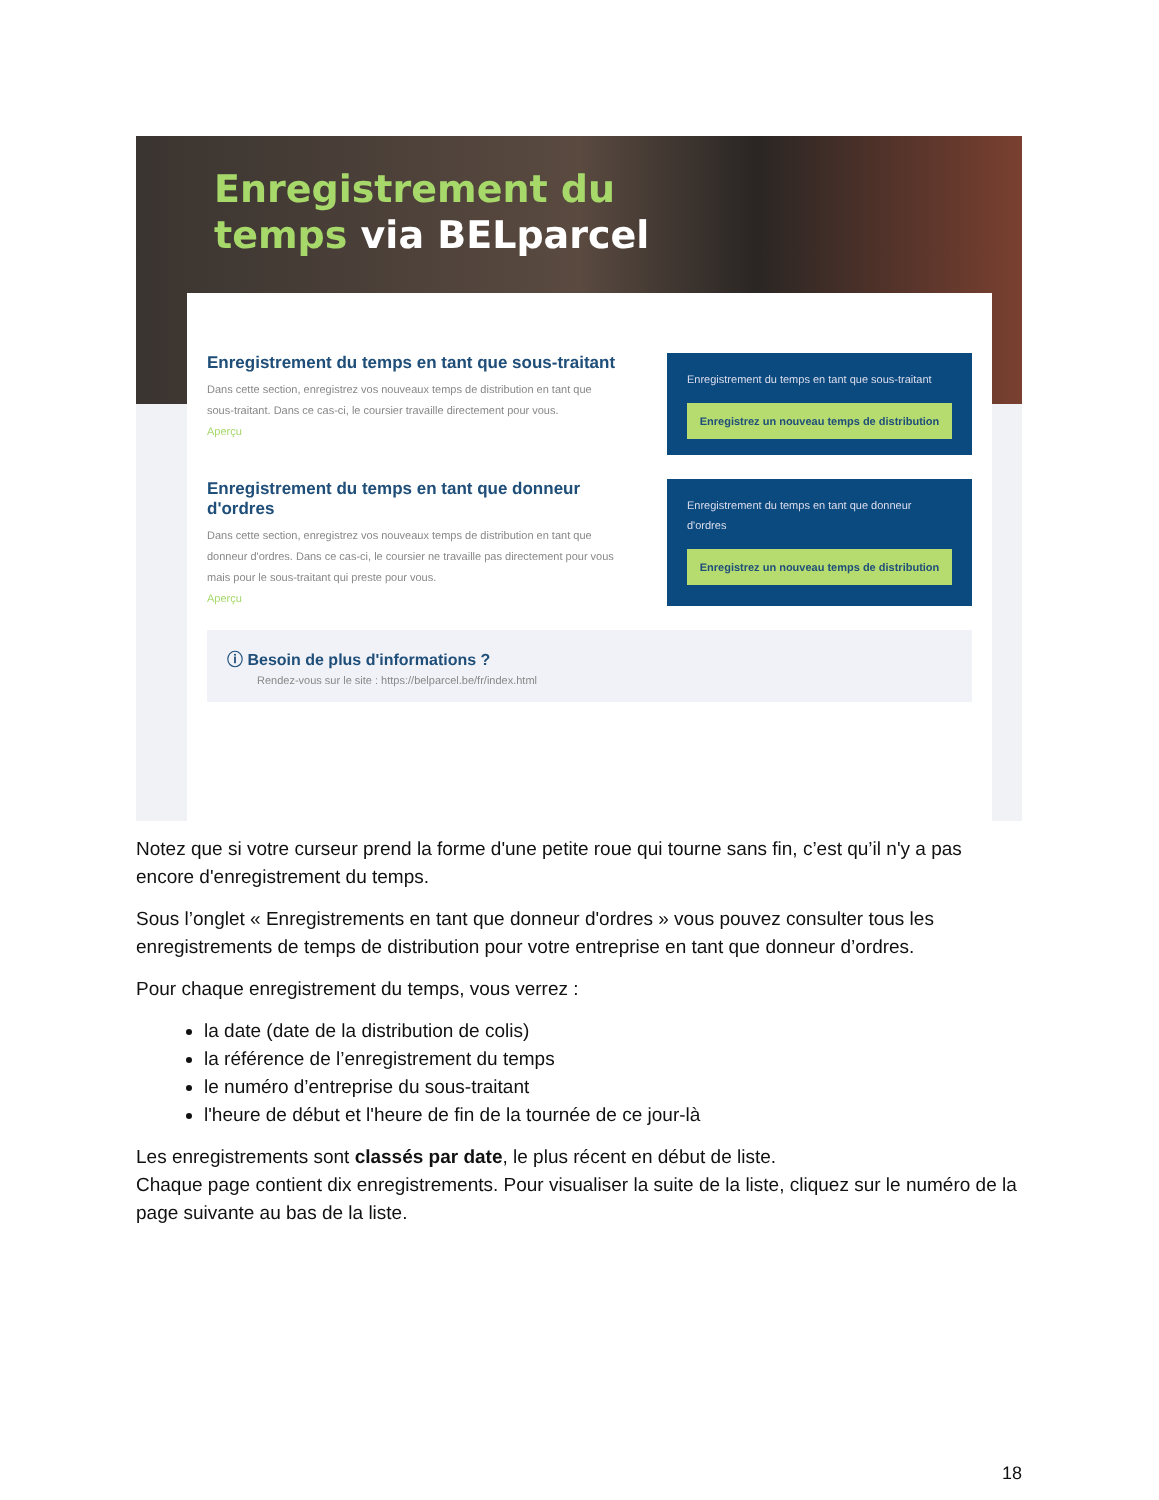Enregistrement du
temps via BELparcel
Enregistrement du temps en tant que sous-traitant
Dans cette section, enregistrez vos nouveaux temps de distribution en tant que sous-traitant. Dans ce cas-ci, le coursier travaille directement pour vous.
Aperçu
Enregistrement du temps en tant que sous-traitant
Enregistrez un nouveau temps de distribution
Enregistrement du temps en tant que donneur d'ordres
Dans cette section, enregistrez vos nouveaux temps de distribution en tant que donneur d'ordres. Dans ce cas-ci, le coursier ne travaille pas directement pour vous mais pour le sous-traitant qui preste pour vous.
Aperçu
Enregistrement du temps en tant que donneur d'ordres
Enregistrez un nouveau temps de distribution
ⓘ Besoin de plus d'informations ?
Rendez-vous sur le site : https://belparcel.be/fr/index.html
Notez que si votre curseur prend la forme d'une petite roue qui tourne sans fin, c’est qu’il n'y a pas encore d'enregistrement du temps.
Sous l’onglet « Enregistrements en tant que donneur d'ordres » vous pouvez consulter tous les enregistrements de temps de distribution pour votre entreprise en tant que donneur d’ordres.
Pour chaque enregistrement du temps, vous verrez :
la date (date de la distribution de colis)
la référence de l’enregistrement du temps
le numéro d’entreprise du sous-traitant
l'heure de début et l'heure de fin de la tournée de ce jour-là
Les enregistrements sont classés par date, le plus récent en début de liste.
Chaque page contient dix enregistrements. Pour visualiser la suite de la liste, cliquez sur le numéro de la page suivante au bas de la liste.
18